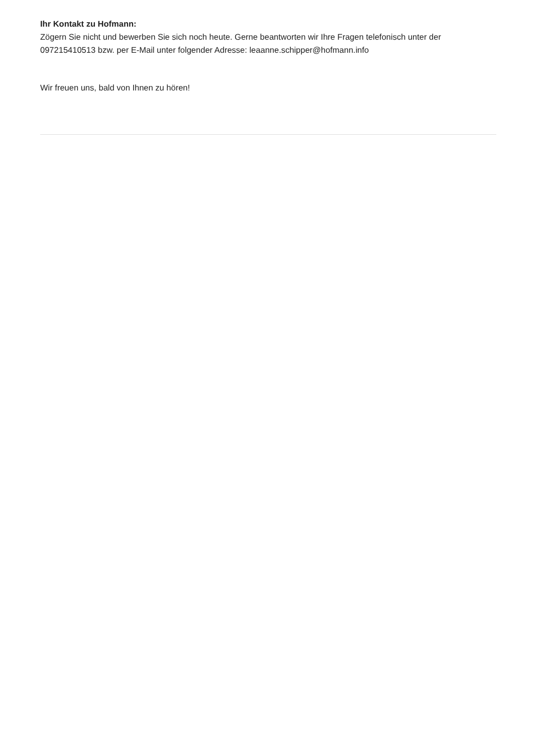Ihr Kontakt zu Hofmann:
Zögern Sie nicht und bewerben Sie sich noch heute. Gerne beantworten wir Ihre Fragen telefonisch unter der 097215410513 bzw. per E-Mail unter folgender Adresse: leaanne.schipper@hofmann.info
Wir freuen uns, bald von Ihnen zu hören!